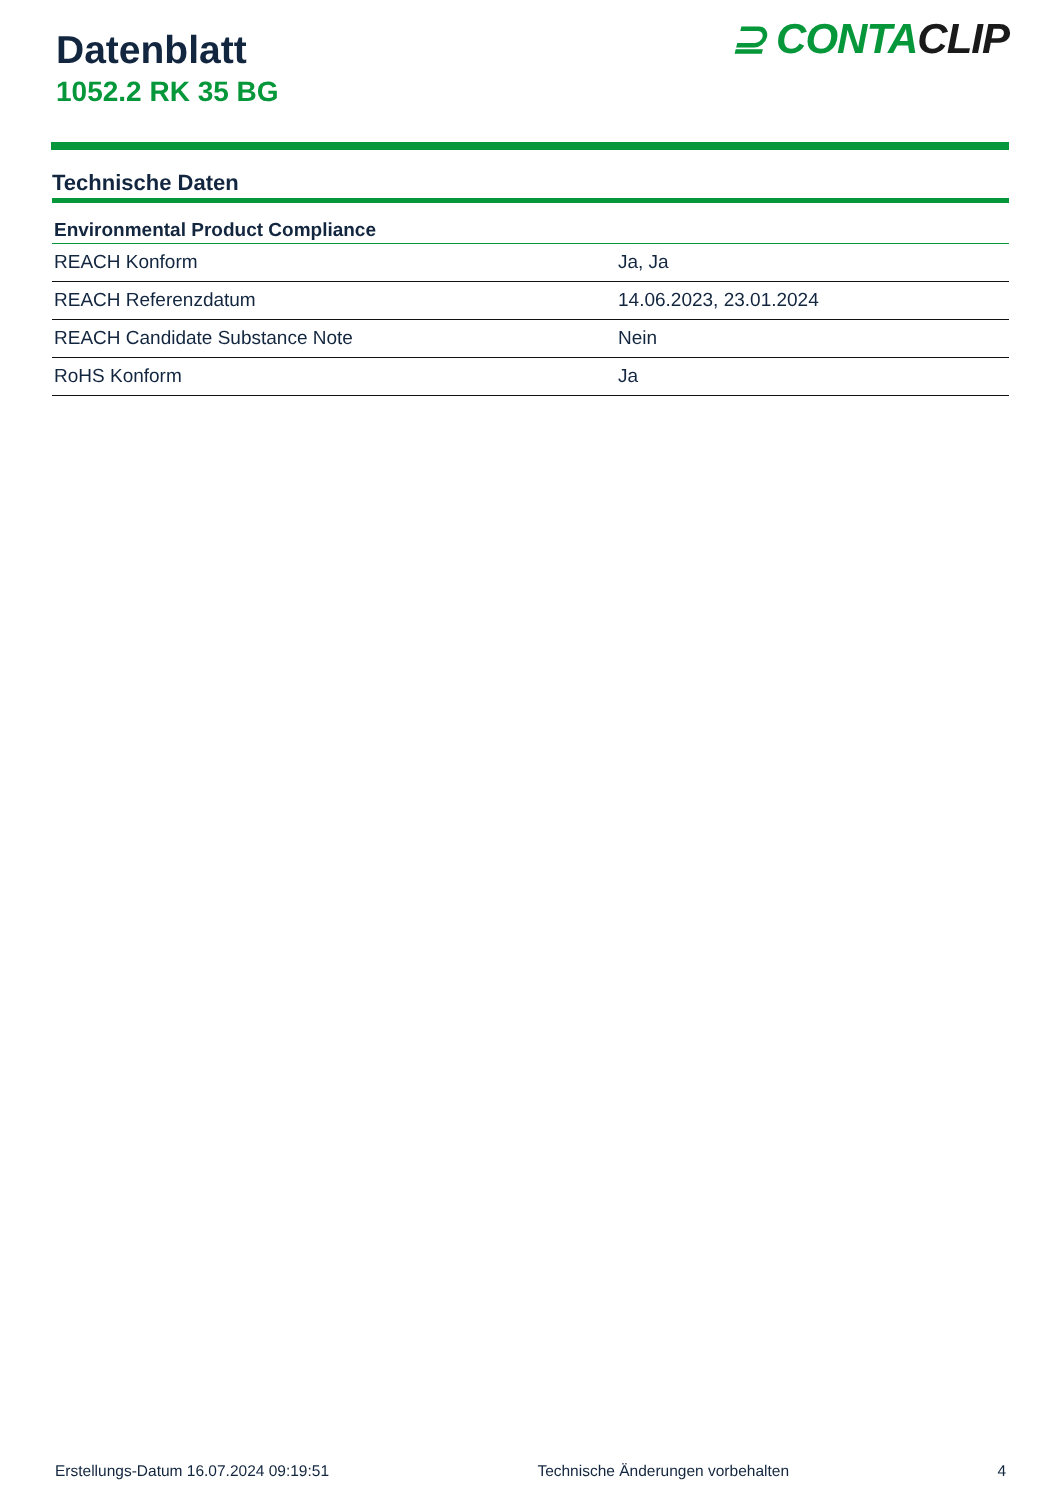Datenblatt
1052.2 RK 35 BG
⊇ CONTACLIP
Technische Daten
| Environmental Product Compliance | |
| --- | --- |
| REACH Konform | Ja, Ja |
| REACH Referenzdatum | 14.06.2023, 23.01.2024 |
| REACH Candidate Substance Note | Nein |
| RoHS Konform | Ja |
Erstellungs-Datum 16.07.2024 09:19:51 Technische Änderungen vorbehalten 4